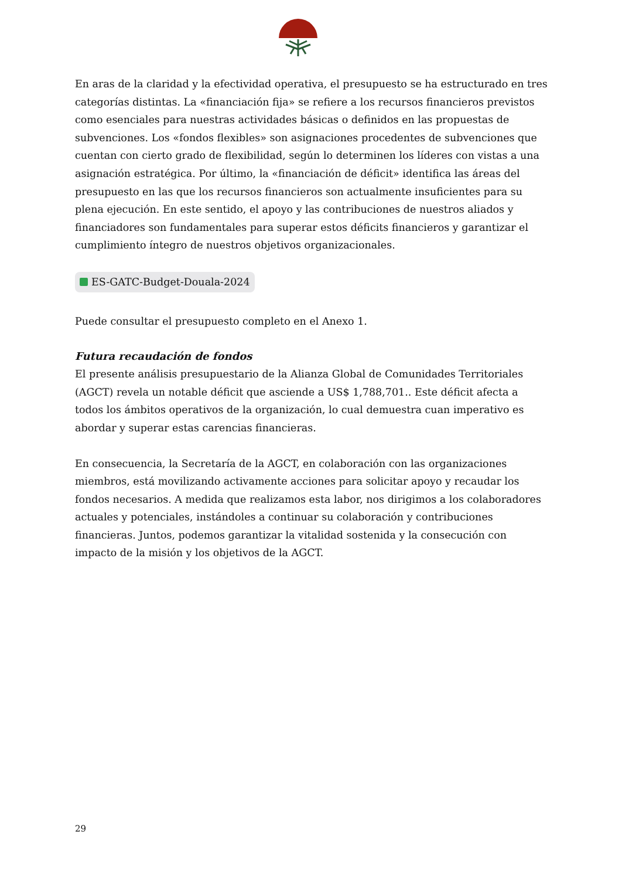En aras de la claridad y la efectividad operativa, el presupuesto se ha estructurado en tres categorías distintas. La «financiación fija» se refiere a los recursos financieros previstos como esenciales para nuestras actividades básicas o definidos en las propuestas de subvenciones. Los «fondos flexibles» son asignaciones procedentes de subvenciones que cuentan con cierto grado de flexibilidad, según lo determinen los líderes con vistas a una asignación estratégica. Por último, la «financiación de déficit» identifica las áreas del presupuesto en las que los recursos financieros son actualmente insuficientes para su plena ejecución. En este sentido, el apoyo y las contribuciones de nuestros aliados y financiadores son fundamentales para superar estos déficits financieros y garantizar el cumplimiento íntegro de nuestros objetivos organizacionales.
ES-GATC-Budget-Douala-2024
Puede consultar el presupuesto completo en el Anexo 1.
Futura recaudación de fondos
El presente análisis presupuestario de la Alianza Global de Comunidades Territoriales (AGCT) revela un notable déficit que asciende a US$ 1,788,701.. Este déficit afecta a todos los ámbitos operativos de la organización, lo cual demuestra cuan imperativo es abordar y superar estas carencias financieras.
En consecuencia, la Secretaría de la AGCT, en colaboración con las organizaciones miembros, está movilizando activamente acciones para solicitar apoyo y recaudar los fondos necesarios. A medida que realizamos esta labor, nos dirigimos a los colaboradores actuales y potenciales, instándoles a continuar su colaboración y contribuciones financieras. Juntos, podemos garantizar la vitalidad sostenida y la consecución con impacto de la misión y los objetivos de la AGCT.
29